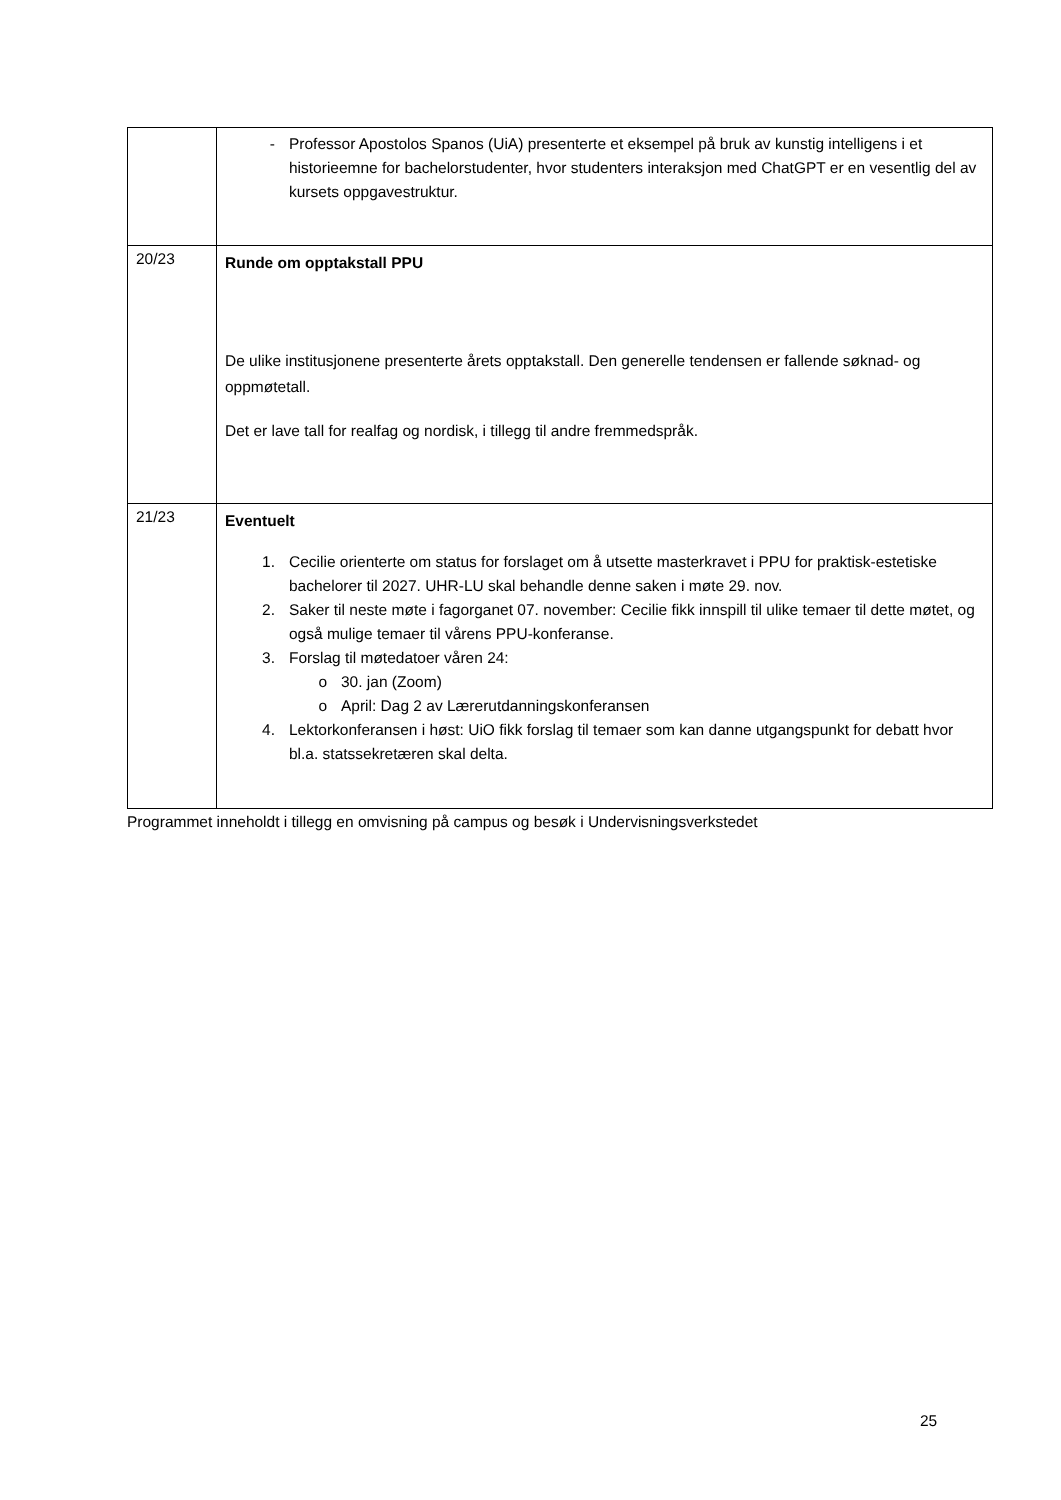| | - Professor Apostolos Spanos (UiA) presenterte et eksempel på bruk av kunstig intelligens i et historieemne for bachelorstudenter, hvor studenters interaksjon med ChatGPT er en vesentlig del av kursets oppgavestruktur. |
| 20/23 | Runde om opptakstall PPU De ulike institusjonene presenterte årets opptakstall. Den generelle tendensen er fallende søknad- og oppmøtetall. Det er lave tall for realfag og nordisk, i tillegg til andre fremmedspråk. |
| 21/23 | Eventuelt 1. Cecilie orienterte om status for forslaget om å utsette masterkravet i PPU for praktisk-estetiske bachelorer til 2027. UHR-LU skal behandle denne saken i møte 29. nov. 2. Saker til neste møte i fagorganet 07. november: Cecilie fikk innspill til ulike temaer til dette møtet, og også mulige temaer til vårens PPU-konferanse. 3. Forslag til møtedatoer våren 24: o 30. jan (Zoom) o April: Dag 2 av Lærerutdanningskonferansen 4. Lektorkonferansen i høst: UiO fikk forslag til temaer som kan danne utgangspunkt for debatt hvor bl.a. statssekretæren skal delta. |
Programmet inneholdt i tillegg en omvisning på campus og besøk i Undervisningsverkstedet
25